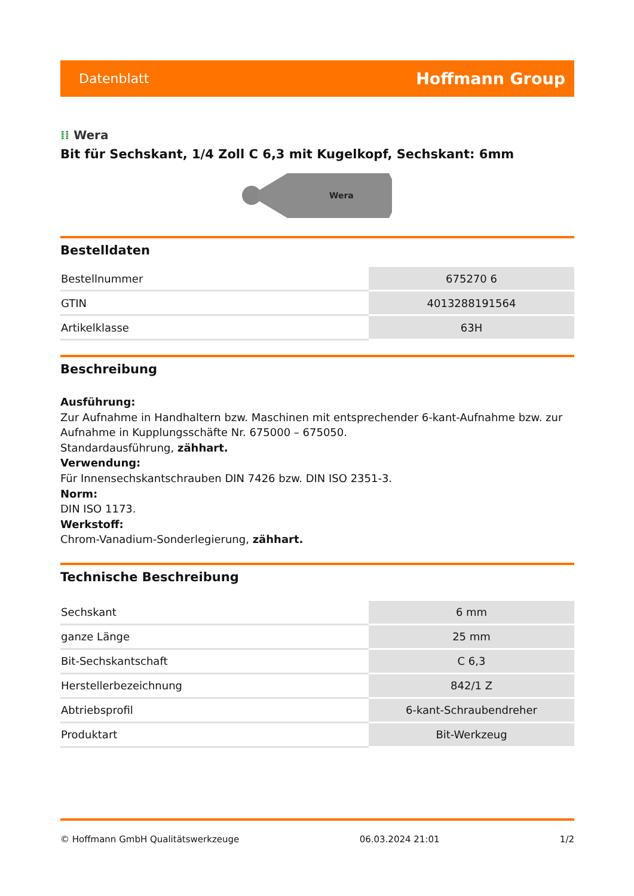Datenblatt
Hoffmann Group
⁞⁞ Wera
Bit für Sechskant, 1/4 Zoll C 6,3 mit Kugelkopf, Sechskant: 6mm
Wera
Bestelldaten
| Bestellnummer | 675270 6 |
| GTIN | 4013288191564 |
| Artikelklasse | 63H |
Beschreibung
Ausführung:
Zur Aufnahme in Handhaltern bzw. Maschinen mit entsprechender 6-kant-Aufnahme bzw. zur Aufnahme in Kupplungsschäfte Nr. 675000 – 675050.
Standardausführung, zähhart.
Verwendung:
Für Innensechskantschrauben DIN 7426 bzw. DIN ISO 2351-3.
Norm:
DIN ISO 1173.
Werkstoff:
Chrom-Vanadium-Sonderlegierung, zähhart.
Technische Beschreibung
| Sechskant | 6 mm |
| ganze Länge | 25 mm |
| Bit-Sechskantschaft | C 6,3 |
| Herstellerbezeichnung | 842/1 Z |
| Abtriebsprofil | 6-kant-Schraubendreher |
| Produktart | Bit-Werkzeug |
© Hoffmann GmbH Qualitätswerkzeuge 06.03.2024 21:01 1/2